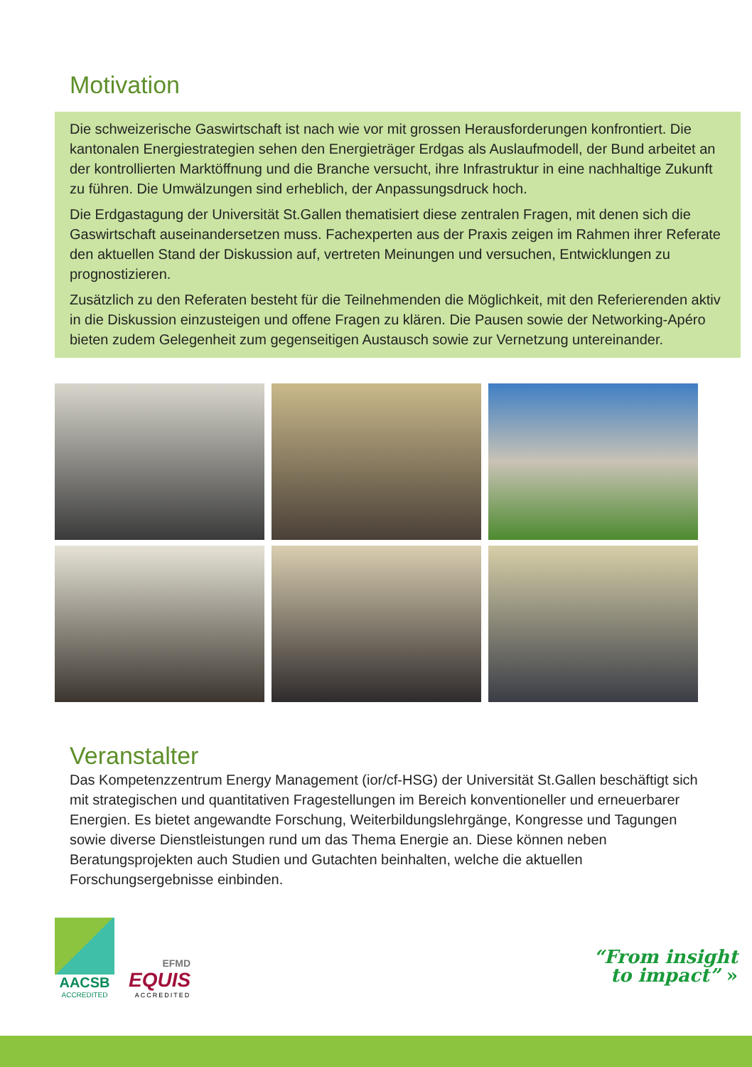Motivation
Die schweizerische Gaswirtschaft ist nach wie vor mit grossen Herausforderungen konfrontiert. Die kantonalen Energiestrategien sehen den Energieträger Erdgas als Auslaufmodell, der Bund arbeitet an der kontrollierten Marktöffnung und die Branche versucht, ihre Infrastruktur in eine nachhaltige Zukunft zu führen. Die Umwälzungen sind erheblich, der Anpassungsdruck hoch.
Die Erdgastagung der Universität St.Gallen thematisiert diese zentralen Fragen, mit denen sich die Gaswirtschaft auseinandersetzen muss. Fachexperten aus der Praxis zeigen im Rahmen ihrer Referate den aktuellen Stand der Diskussion auf, vertreten Meinungen und versuchen, Entwicklungen zu prognostizieren.
Zusätzlich zu den Referaten besteht für die Teilnehmenden die Möglichkeit, mit den Referierenden aktiv in die Diskussion einzusteigen und offene Fragen zu klären. Die Pausen sowie der Networking-Apéro bieten zudem Gelegenheit zum gegenseitigen Austausch sowie zur Vernetzung untereinander.
Veranstalter
Das Kompetenzzentrum Energy Management (ior/cf-HSG) der Universität St.Gallen beschäftigt sich mit strategischen und quantitativen Fragestellungen im Bereich konventioneller und erneuerbarer Energien. Es bietet angewandte Forschung, Weiterbildungslehrgänge, Kongresse und Tagungen sowie diverse Dienstleistungen rund um das Thema Energie an. Diese können neben Beratungsprojekten auch Studien und Gutachten beinhalten, welche die aktuellen Forschungsergebnisse einbinden.
AACSB
ACCREDITED
EFMD
EQUIS
ACCREDITED
“From insight
to impact” »